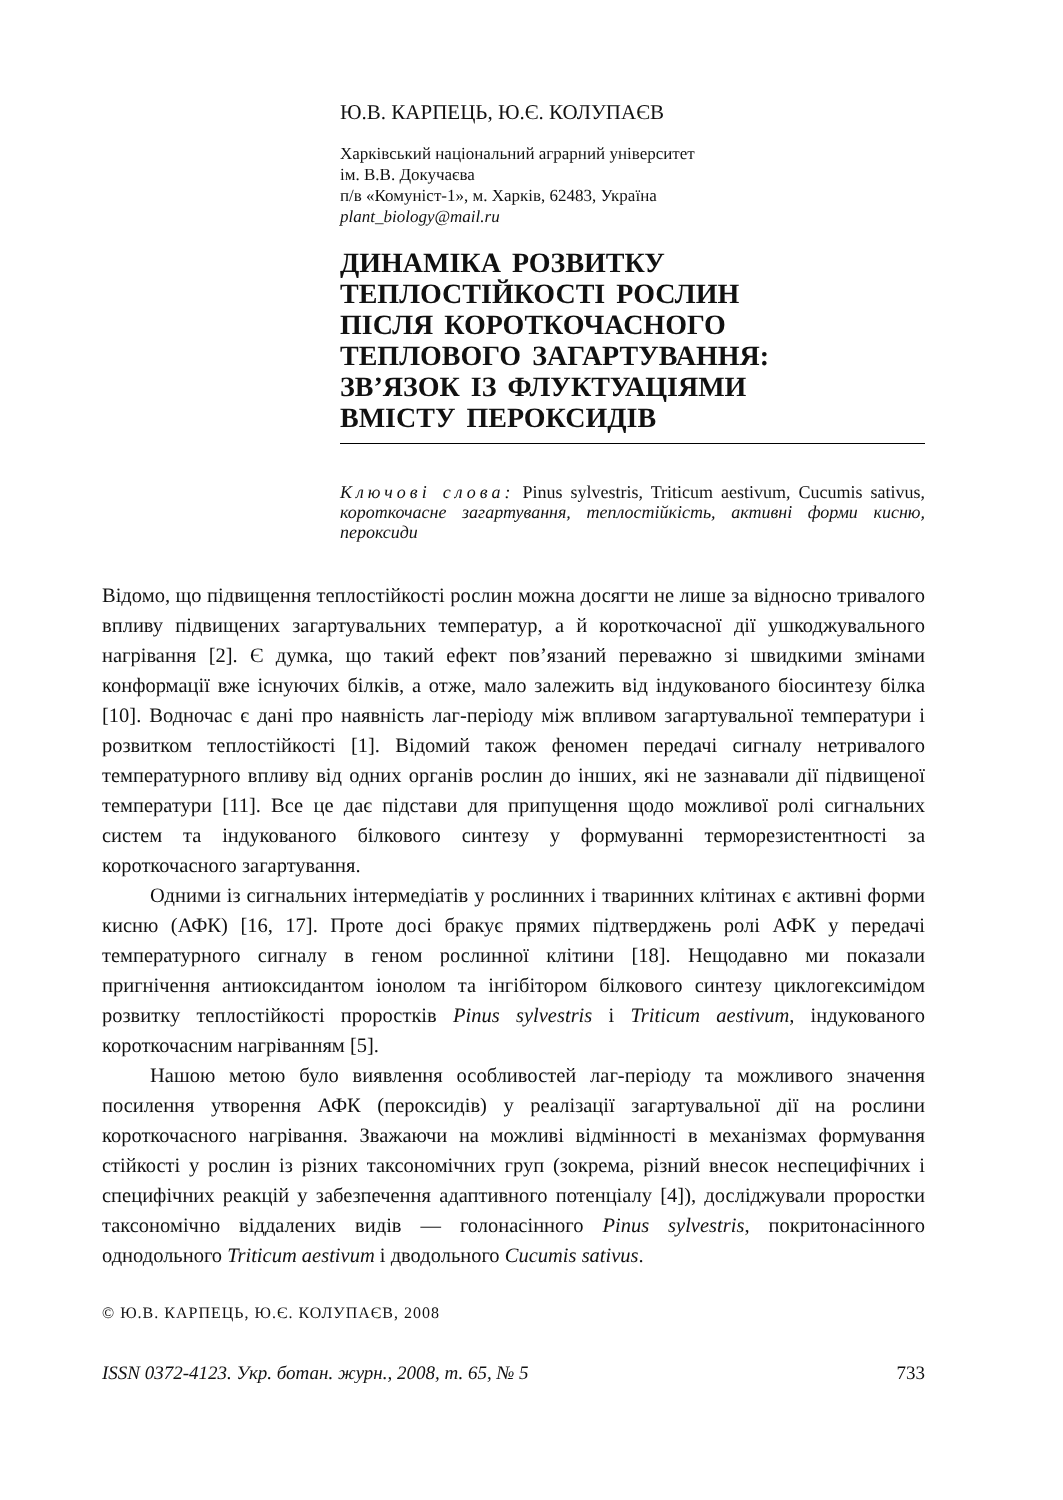Ю.В. КАРПЕЦЬ, Ю.Є. КОЛУПАЄВ
Харківський національний аграрний університет
ім. В.В. Докучаєва
п/в «Комуніст-1», м. Харків, 62483, Україна
plant_biology@mail.ru
ДИНАМІКА РОЗВИТКУ
ТЕПЛОСТІЙКОСТІ РОСЛИН
ПІСЛЯ КОРОТКОЧАСНОГО
ТЕПЛОВОГО ЗАГАРТУВАННЯ:
ЗВ’ЯЗОК ІЗ ФЛУКТУАЦІЯМИ
ВМІСТУ ПЕРОКСИДІВ
Ключові слова: Pinus sylvestris, Triticum aestivum, Cucumis sativus, короткочасне загартування, теплостійкість, активні форми кисню, пероксиди
Відомо, що підвищення теплостійкості рослин можна досягти не лише за відносно тривалого впливу підвищених загартувальних температур, а й короткочасної дії ушкоджувального нагрівання [2]. Є думка, що такий ефект пов’язаний переважно зі швидкими змінами конформації вже існуючих білків, а отже, мало залежить від індукованого біосинтезу білка [10]. Водночас є дані про наявність лаг-періоду між впливом загартувальної температури і розвитком теплостійкості [1]. Відомий також феномен передачі сигналу нетривалого температурного впливу від одних органів рослин до інших, які не зазнавали дії підвищеної температури [11]. Все це дає підстави для припущення щодо можливої ролі сигнальних систем та індукованого білкового синтезу у формуванні терморезистентності за короткочасного загартування.
Одними із сигнальних інтермедіатів у рослинних і тваринних клітинах є активні форми кисню (АФК) [16, 17]. Проте досі бракує прямих підтверджень ролі АФК у передачі температурного сигналу в геном рослинної клітини [18]. Нещодавно ми показали пригнічення антиоксидантом іонолом та інгібітором білкового синтезу циклогексимідом розвитку теплостійкості проростків Pinus sylvestris і Triticum aestivum, індукованого короткочасним нагріванням [5].
Нашою метою було виявлення особливостей лаг-періоду та можливого значення посилення утворення АФК (пероксидів) у реалізації загартувальної дії на рослини короткочасного нагрівання. Зважаючи на можливі відмінності в механізмах формування стійкості у рослин із різних таксономічних груп (зокрема, різний внесок неспецифічних і специфічних реакцій у забезпечення адаптивного потенціалу [4]), досліджували проростки таксономічно віддалених видів — голонасінного Pinus sylvestris, покритонасінного однодольного Triticum aestivum і дводольного Cucumis sativus.
© Ю.В. КАРПЕЦЬ, Ю.Є. КОЛУПАЄВ, 2008
ISSN 0372-4123. Укр. ботан. журн., 2008, т. 65, № 5 733